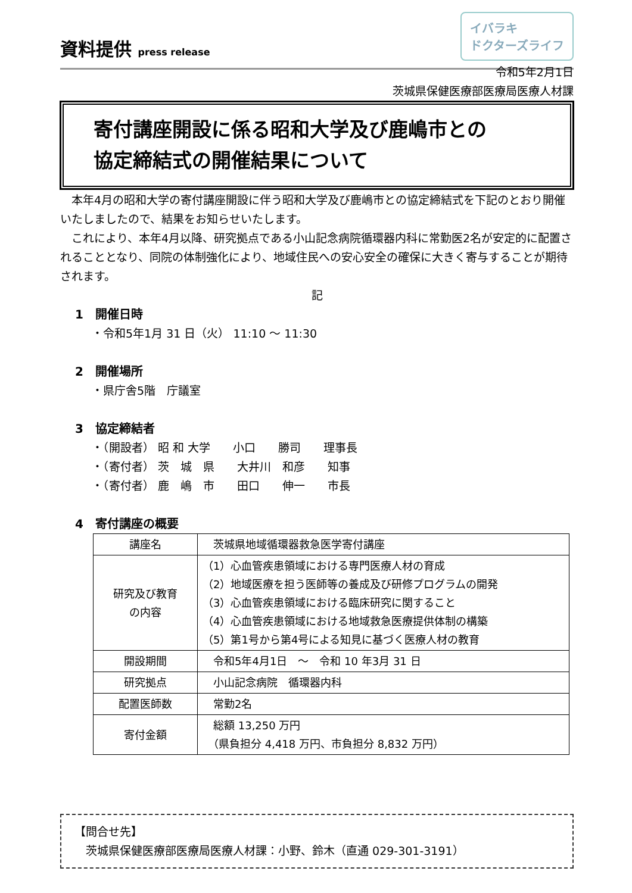資料提供 press release
イバラキ
ドクターズライフ
令和5年2月1日
茨城県保健医療部医療局医療人材課
寄付講座開設に係る昭和大学及び鹿嶋市との
協定締結式の開催結果について
本年4月の昭和大学の寄付講座開設に伴う昭和大学及び鹿嶋市との協定締結式を下記のとおり開催いたしましたので、結果をお知らせいたします。
これにより、本年4月以降、研究拠点である小山記念病院循環器内科に常勤医2名が安定的に配置されることとなり、同院の体制強化により、地域住民への安心安全の確保に大きく寄与することが期待されます。
記
1　開催日時
・令和5年1月 31 日（火） 11:10 ～ 11:30
2　開催場所
・県庁舎5階　庁議室
3　協定締結者
・（開設者） 昭 和 大学　　小口　　勝司　　理事長
・（寄付者） 茨　城　県　　大井川　和彦　　知事
・（寄付者） 鹿　嶋　市　　田口　　伸一　　市長
4　寄付講座の概要
| 講座名 | 茨城県地域循環器救急医学寄付講座 |
| 研究及び教育 の内容 | （1）心血管疾患領域における専門医療人材の育成 （2）地域医療を担う医師等の養成及び研修プログラムの開発 （3）心血管疾患領域における臨床研究に関すること （4）心血管疾患領域における地域救急医療提供体制の構築 （5）第1号から第4号による知見に基づく医療人材の教育 |
| 開設期間 | 令和5年4月1日 ～ 令和 10 年3月 31 日 |
| 研究拠点 | 小山記念病院 循環器内科 |
| 配置医師数 | 常勤2名 |
| 寄付金額 | 総額 13,250 万円 （県負担分 4,418 万円、市負担分 8,832 万円） |
【問合せ先】
　茨城県保健医療部医療局医療人材課：小野、鈴木（直通 029-301-3191）